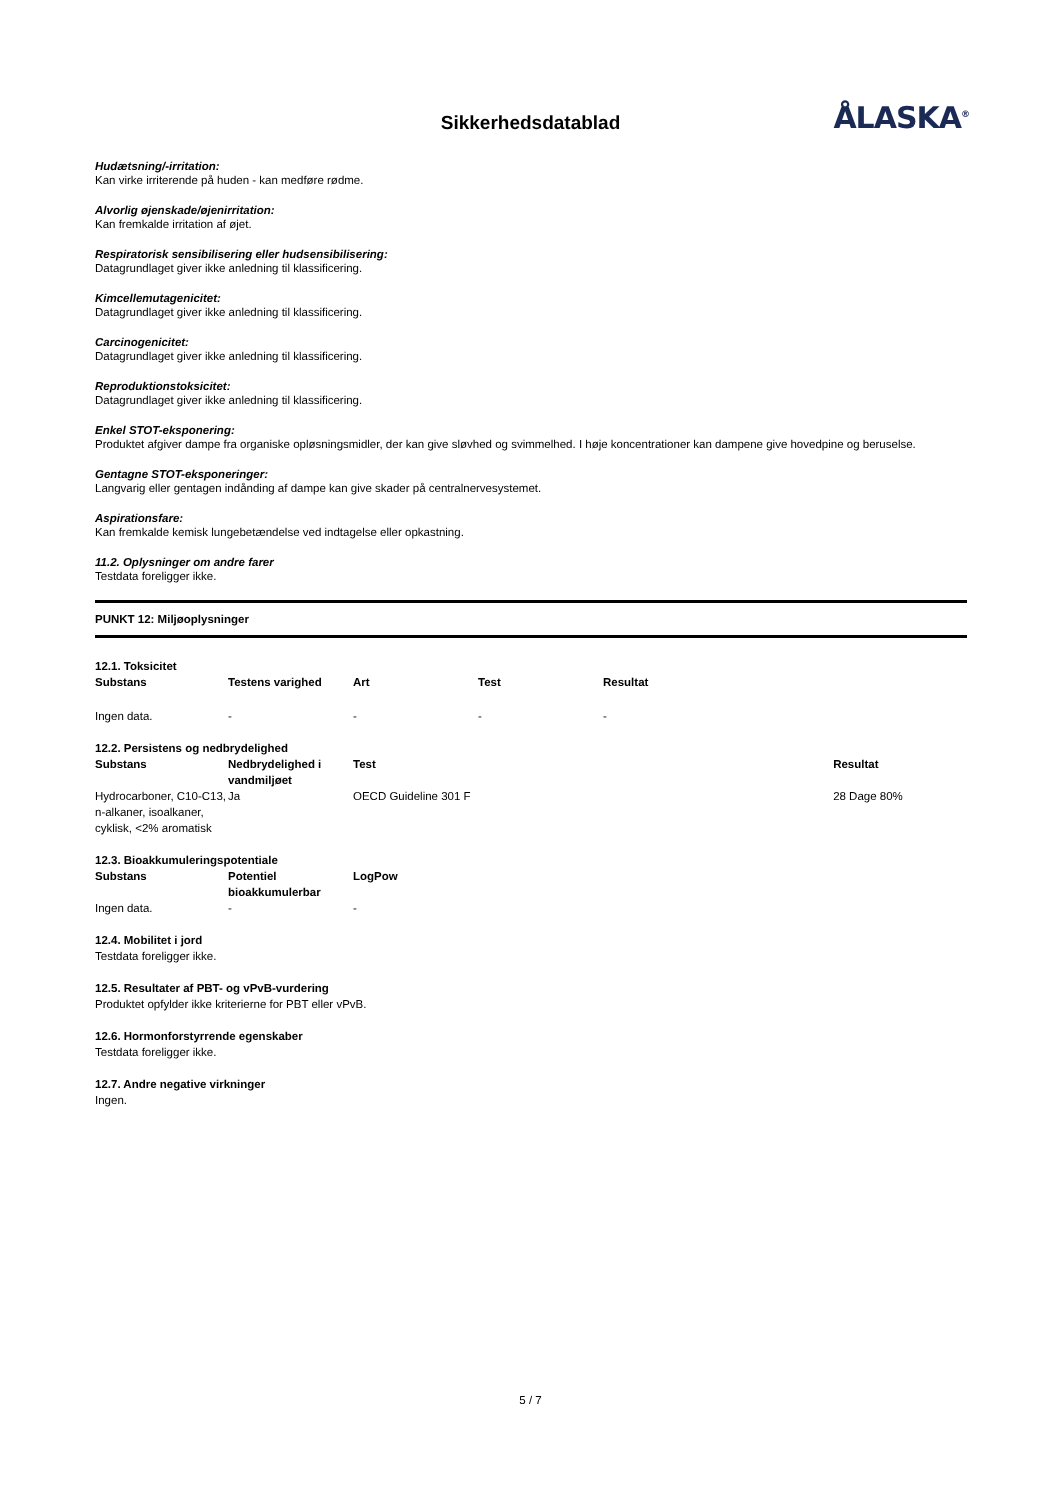Sikkerhedsdatablad ÅLASKA<sup>®</sup>
Hudætsning/-irritation:
Kan virke irriterende på huden - kan medføre rødme.
Alvorlig øjenskade/øjenirritation:
Kan fremkalde irritation af øjet.
Respiratorisk sensibilisering eller hudsensibilisering:
Datagrundlaget giver ikke anledning til klassificering.
Kimcellemutagenicitet:
Datagrundlaget giver ikke anledning til klassificering.
Carcinogenicitet:
Datagrundlaget giver ikke anledning til klassificering.
Reproduktionstoksicitet:
Datagrundlaget giver ikke anledning til klassificering.
Enkel STOT-eksponering:
Produktet afgiver dampe fra organiske opløsningsmidler, der kan give sløvhed og svimmelhed. I høje koncentrationer kan dampene give hovedpine og beruselse.
Gentagne STOT-eksponeringer:
Langvarig eller gentagen indånding af dampe kan give skader på centralnervesystemet.
Aspirationsfare:
Kan fremkalde kemisk lungebetændelse ved indtagelse eller opkastning.
11.2. Oplysninger om andre farer
Testdata foreligger ikke.
PUNKT 12: Miljøoplysninger
12.1. Toksicitet
| Substans | Testens varighed | Art | Test | Resultat |
| --- | --- | --- | --- | --- |
| Ingen data. | - | - | - | - |
12.2. Persistens og nedbrydelighed
| Substans | Nedbrydelighed i vandmiljøet | Test | Resultat |
| --- | --- | --- | --- |
| Hydrocarboner, C10-C13, n-alkaner, isoalkaner, cyklisk, <2% aromatisk | Ja | OECD Guideline 301 F | 28 Dage 80% |
12.3. Bioakkumuleringspotentiale
| Substans | Potentiel bioakkumulerbar | LogPow |
| --- | --- | --- |
| Ingen data. | - | - |
12.4. Mobilitet i jord
Testdata foreligger ikke.
12.5. Resultater af PBT- og vPvB-vurdering
Produktet opfylder ikke kriterierne for PBT eller vPvB.
12.6. Hormonforstyrrende egenskaber
Testdata foreligger ikke.
12.7. Andre negative virkninger
Ingen.
5 / 7